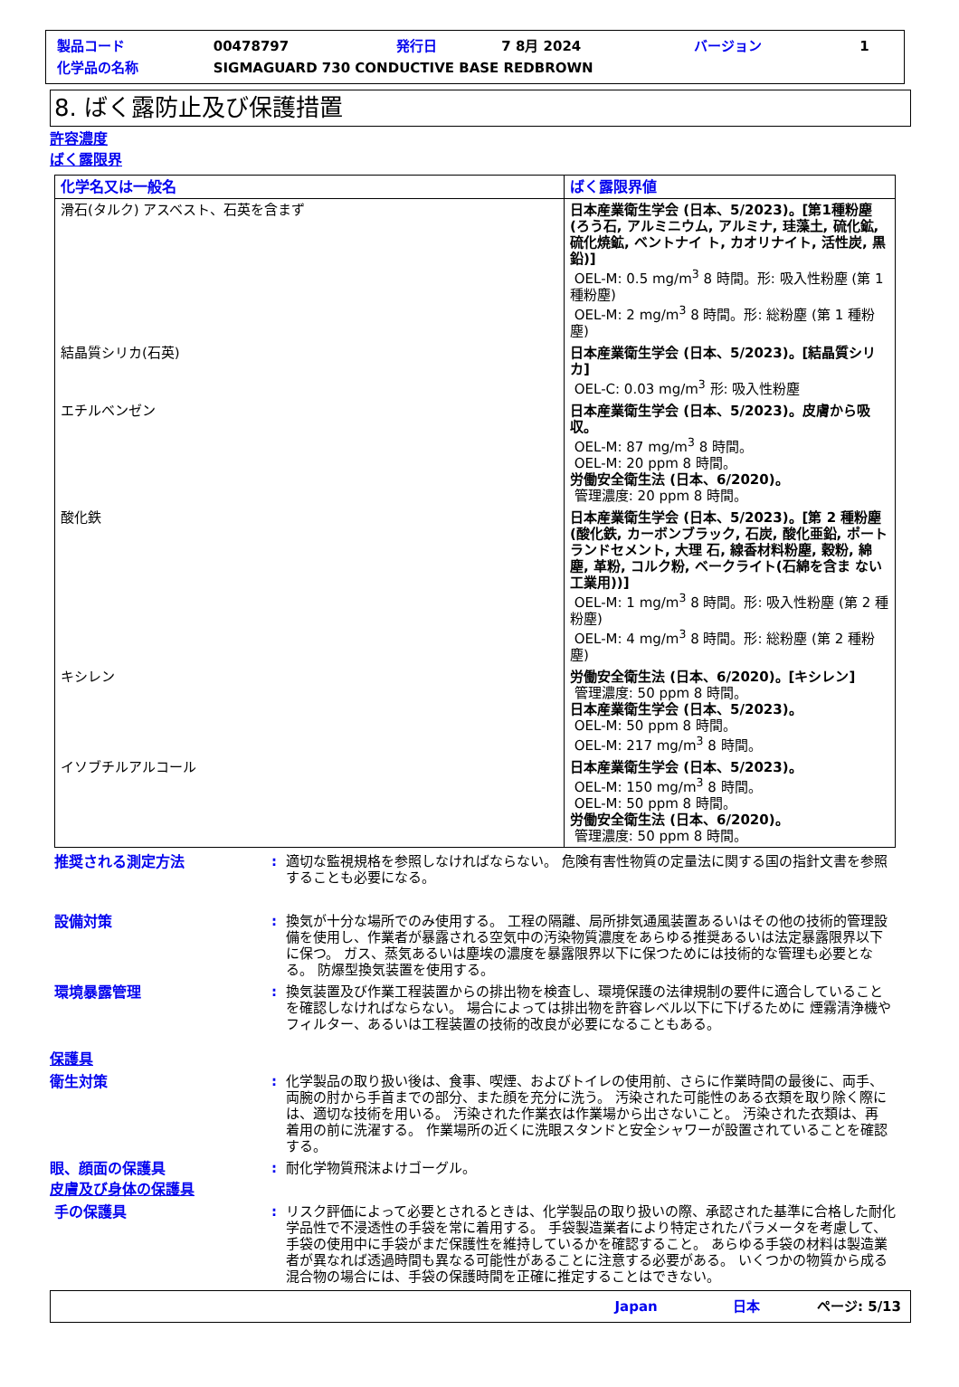| 製品コード | 00478797 | 発行日 | 7 8月 2024 | バージョン | 1 |
| 化学品の名称 | SIGMAGUARD 730 CONDUCTIVE BASE REDBROWN | | | | |
8. ばく露防止及び保護措置
許容濃度
ばく露限界
| 化学名又は一般名 | ばく露限界値 |
| --- | --- |
| 滑石(タルク) アスベスト、石英を含まず | 日本産業衛生学会 (日本、5/2023)。[第1種粉塵 (ろう石, アルミニウム, アルミナ, 珪藻土, 硫化鉱, 硫化焼鉱, ベントナイ ト, カオリナイト, 活性炭, 黒鉛)] OEL-M: 0.5 mg/m<sup>3</sup> 8 時間。形: 吸入性粉塵 (第 1 種粉塵) OEL-M: 2 mg/m<sup>3</sup> 8 時間。形: 総粉塵 (第 1 種粉塵) |
| 結晶質シリカ(石英) | 日本産業衛生学会 (日本、5/2023)。[結晶質シリカ] OEL-C: 0.03 mg/m<sup>3</sup> 形: 吸入性粉塵 |
| エチルベンゼン | 日本産業衛生学会 (日本、5/2023)。皮膚から吸収。 OEL-M: 87 mg/m<sup>3</sup> 8 時間。 OEL-M: 20 ppm 8 時間。 労働安全衛生法 (日本、6/2020)。 管理濃度: 20 ppm 8 時間。 |
| 酸化鉄 | 日本産業衛生学会 (日本、5/2023)。[第 2 種粉塵 (酸化鉄, カーボンブラック, 石炭, 酸化亜鉛, ポートランドセメント, 大理 石, 線香材料粉塵, 穀粉, 綿塵, 革粉, コルク粉, ベークライト(石綿を含ま ない工業用))] OEL-M: 1 mg/m<sup>3</sup> 8 時間。形: 吸入性粉塵 (第 2 種粉塵) OEL-M: 4 mg/m<sup>3</sup> 8 時間。形: 総粉塵 (第 2 種粉塵) |
| キシレン | 労働安全衛生法 (日本、6/2020)。[キシレン] 管理濃度: 50 ppm 8 時間。 日本産業衛生学会 (日本、5/2023)。 OEL-M: 50 ppm 8 時間。 OEL-M: 217 mg/m<sup>3</sup> 8 時間。 |
| イソブチルアルコール | 日本産業衛生学会 (日本、5/2023)。 OEL-M: 150 mg/m<sup>3</sup> 8 時間。 OEL-M: 50 ppm 8 時間。 労働安全衛生法 (日本、6/2020)。 管理濃度: 50 ppm 8 時間。 |
推奨される測定方法 : 適切な監視規格を参照しなければならない。 危険有害性物質の定量法に関する国の指針文書を参照することも必要になる。
設備対策 : 換気が十分な場所でのみ使用する。 工程の隔離、局所排気通風装置あるいはその他の技術的管理設備を使用し、作業者が暴露される空気中の汚染物質濃度をあらゆる推奨あるいは法定暴露限界以下に保つ。 ガス、蒸気あるいは塵埃の濃度を暴露限界以下に保つためには技術的な管理も必要となる。 防爆型換気装置を使用する。
環境暴露管理 : 換気装置及び作業工程装置からの排出物を検査し、環境保護の法律規制の要件に適合していることを確認しなければならない。 場合によっては排出物を許容レベル以下に下げるために 煙霧清浄機やフィルター、あるいは工程装置の技術的改良が必要になることもある。
保護具
衛生対策 : 化学製品の取り扱い後は、食事、喫煙、およびトイレの使用前、さらに作業時間の最後に、両手、両腕の肘から手首までの部分、また顔を充分に洗う。 汚染された可能性のある衣類を取り除く際には、適切な技術を用いる。 汚染された作業衣は作業場から出さないこと。 汚染された衣類は、再着用の前に洗濯する。 作業場所の近くに洗眼スタンドと安全シャワーが設置されていることを確認する。
眼、顔面の保護具 : 耐化学物質飛沫よけゴーグル。
皮膚及び身体の保護具
手の保護具 : リスク評価によって必要とされるときは、化学製品の取り扱いの際、承認された基準に合格した耐化学品性で不浸透性の手袋を常に着用する。 手袋製造業者により特定されたパラメータを考慮して、手袋の使用中に手袋がまだ保護性を維持しているかを確認すること。 あらゆる手袋の材料は製造業者が異なれば透過時間も異なる可能性があることに注意する必要がある。 いくつかの物質から成る混合物の場合には、手袋の保護時間を正確に推定することはできない。
Japan 日本 ページ: 5/13